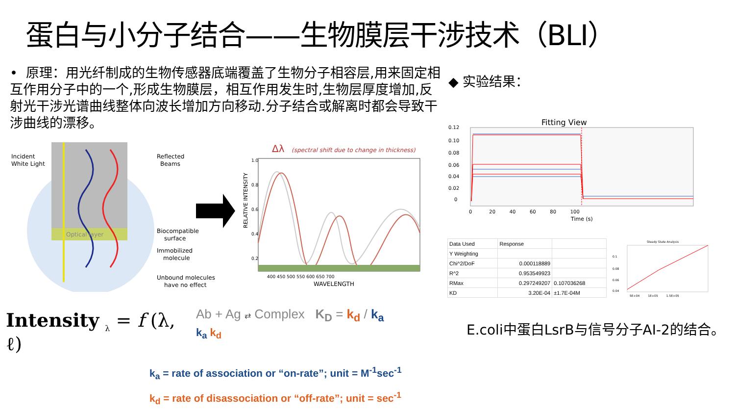蛋白与小分子结合——生物膜层干涉技术（BLI）
• 原理：用光纤制成的生物传感器底端覆盖了生物分子相容层,用来固定相互作用分子中的一个,形成生物膜层，相互作用发生时,生物层厚度增加,反射光干涉光谱曲线整体向波长增加方向移动.分子结合或解离时都会导致干涉曲线的漂移。
◆ 实验结果：
Incident
White Light
Reflected
Beams
Optical layer
Biocompatible
surface
Immobilized
molecule
Unbound molecules
have no effect
Δλ
(spectral shift due to change in thickness)
RELATIVE INTENSITY
1.0
0.8
0.6
0.4
0.2
400 450 500 550 600 650 700
WAVELENGTH
Fitting View
0.12
0.10
0.08
0.06
0.04
0.02
0
0 20 40 60 80 100
Time (s)
| Data Used | Response | |
| Y Weighting | | |
| Chi^2/DoF | 0.000118889 | |
| R^2 | 0.953549923 | |
| RMax | 0.297249207 | 0.107036268 |
| KD | 3.20E-04 | ±1.7E-04M |
Steady State Analysis
0.1
0.08
0.06
0.04
5E+04 1E+05 1.5E+05
Intensity <sub>λ</sub> = f (λ,
ℓ)
Ab + Ag ⇄ Complex K<sub>D</sub> = k<sub>d</sub> / k<sub>a</sub>
k<sub>a</sub> k<sub>d</sub>
E.coli中蛋白LsrB与信号分子AI-2的结合。
k<sub>a</sub> = rate of association or “on-rate”; unit = M<sup>-1</sup>sec<sup>-1</sup>
k<sub>d</sub> = rate of disassociation or “off-rate”; unit = sec<sup>-1</sup>